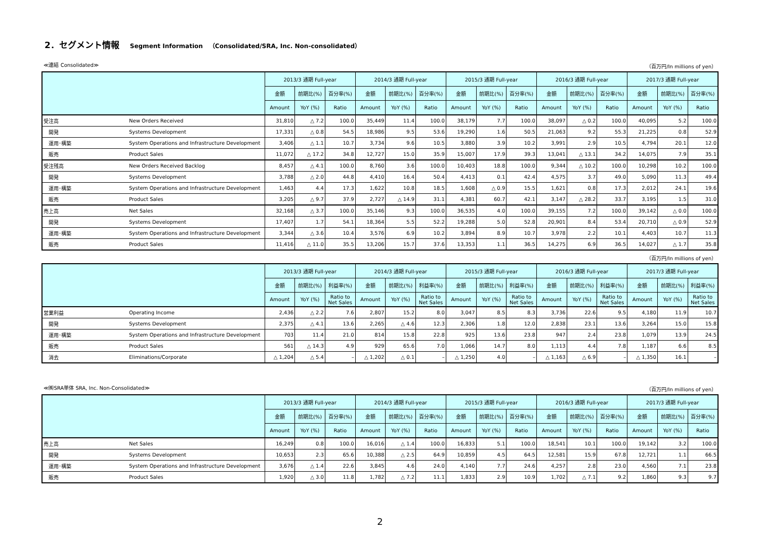2．セグメント情報 Segment Information　（Consolidated/SRA, Inc. Non-consolidated）
≪連結 Consolidated≫ （百万円/In millions of yen）
| | | 2013/3 通期 Full-year | | | 2014/3 通期 Full-year | | | 2015/3 通期 Full-year | | | 2016/3 通期 Full-year | | | 2017/3 通期 Full-year | | |
| --- | --- | --- | --- | --- | --- | --- | --- | --- | --- | --- | --- | --- | --- | --- | --- | --- |
| | | 金額 | 前期比(%) | 百分率(%) | 金額 | 前期比(%) | 百分率(%) | 金額 | 前期比(%) | 百分率(%) | 金額 | 前期比(%) | 百分率(%) | 金額 | 前期比(%) | 百分率(%) |
| | | Amount | YoY (%) | Ratio | Amount | YoY (%) | Ratio | Amount | YoY (%) | Ratio | Amount | YoY (%) | Ratio | Amount | YoY (%) | Ratio |
| 受注高 | New Orders Received | 31,810 | △ 7.2 | 100.0 | 35,449 | 11.4 | 100.0 | 38,179 | 7.7 | 100.0 | 38,097 | △ 0.2 | 100.0 | 40,095 | 5.2 | 100.0 |
| 開発 | Systems Development | 17,331 | △ 0.8 | 54.5 | 18,986 | 9.5 | 53.6 | 19,290 | 1.6 | 50.5 | 21,063 | 9.2 | 55.3 | 21,225 | 0.8 | 52.9 |
| 運用･構築 | System Operations and Infrastructure Development | 3,406 | △ 1.1 | 10.7 | 3,734 | 9.6 | 10.5 | 3,880 | 3.9 | 10.2 | 3,991 | 2.9 | 10.5 | 4,794 | 20.1 | 12.0 |
| 販売 | Product Sales | 11,072 | △ 17.2 | 34.8 | 12,727 | 15.0 | 35.9 | 15,007 | 17.9 | 39.3 | 13,041 | △ 13.1 | 34.2 | 14,075 | 7.9 | 35.1 |
| 受注残高 | New Orders Received Backlog | 8,457 | △ 4.1 | 100.0 | 8,760 | 3.6 | 100.0 | 10,403 | 18.8 | 100.0 | 9,344 | △ 10.2 | 100.0 | 10,298 | 10.2 | 100.0 |
| 開発 | Systems Development | 3,788 | △ 2.0 | 44.8 | 4,410 | 16.4 | 50.4 | 4,413 | 0.1 | 42.4 | 4,575 | 3.7 | 49.0 | 5,090 | 11.3 | 49.4 |
| 運用･構築 | System Operations and Infrastructure Development | 1,463 | 4.4 | 17.3 | 1,622 | 10.8 | 18.5 | 1,608 | △ 0.9 | 15.5 | 1,621 | 0.8 | 17.3 | 2,012 | 24.1 | 19.6 |
| 販売 | Product Sales | 3,205 | △ 9.7 | 37.9 | 2,727 | △ 14.9 | 31.1 | 4,381 | 60.7 | 42.1 | 3,147 | △ 28.2 | 33.7 | 3,195 | 1.5 | 31.0 |
| 売上高 | Net Sales | 32,168 | △ 3.7 | 100.0 | 35,146 | 9.3 | 100.0 | 36,535 | 4.0 | 100.0 | 39,155 | 7.2 | 100.0 | 39,142 | △ 0.0 | 100.0 |
| 開発 | Systems Development | 17,407 | 1.7 | 54.1 | 18,364 | 5.5 | 52.2 | 19,288 | 5.0 | 52.8 | 20,901 | 8.4 | 53.4 | 20,710 | △ 0.9 | 52.9 |
| 運用･構築 | System Operations and Infrastructure Development | 3,344 | △ 3.6 | 10.4 | 3,576 | 6.9 | 10.2 | 3,894 | 8.9 | 10.7 | 3,978 | 2.2 | 10.1 | 4,403 | 10.7 | 11.3 |
| 販売 | Product Sales | 11,416 | △ 11.0 | 35.5 | 13,206 | 15.7 | 37.6 | 13,353 | 1.1 | 36.5 | 14,275 | 6.9 | 36.5 | 14,027 | △ 1.7 | 35.8 |
（百万円/In millions of yen）
| | | 2013/3 通期 Full-year | | | 2014/3 通期 Full-year | | | 2015/3 通期 Full-year | | | 2016/3 通期 Full-year | | | 2017/3 通期 Full-year | | |
| --- | --- | --- | --- | --- | --- | --- | --- | --- | --- | --- | --- | --- | --- | --- | --- | --- |
| | | 金額 | 前期比(%) | 利益率(%) | 金額 | 前期比(%) | 利益率(%) | 金額 | 前期比(%) | 利益率(%) | 金額 | 前期比(%) | 利益率(%) | 金額 | 前期比(%) | 利益率(%) |
| | | Amount | YoY (%) | Ratio to Net Sales | Amount | YoY (%) | Ratio to Net Sales | Amount | YoY (%) | Ratio to Net Sales | Amount | YoY (%) | Ratio to Net Sales | Amount | YoY (%) | Ratio to Net Sales |
| 営業利益 | Operating Income | 2,436 | △ 2.2 | 7.6 | 2,807 | 15.2 | 8.0 | 3,047 | 8.5 | 8.3 | 3,736 | 22.6 | 9.5 | 4,180 | 11.9 | 10.7 |
| 開発 | Systems Development | 2,375 | △ 4.1 | 13.6 | 2,265 | △ 4.6 | 12.3 | 2,306 | 1.8 | 12.0 | 2,838 | 23.1 | 13.6 | 3,264 | 15.0 | 15.8 |
| 運用･構築 | System Operations and Infrastructure Development | 703 | 11.4 | 21.0 | 814 | 15.8 | 22.8 | 925 | 13.6 | 23.8 | 947 | 2.4 | 23.8 | 1,079 | 13.9 | 24.5 |
| 販売 | Product Sales | 561 | △ 14.3 | 4.9 | 929 | 65.6 | 7.0 | 1,066 | 14.7 | 8.0 | 1,113 | 4.4 | 7.8 | 1,187 | 6.6 | 8.5 |
| 消去 | Eliminations/Corporate | △ 1,204 | △ 5.4 | – | △ 1,202 | △ 0.1 | – | △ 1,250 | 4.0 | – | △ 1,163 | △ 6.9 | – | △ 1,350 | 16.1 | – |
≪㈱SRA単体 SRA, Inc. Non-Consolidated≫ （百万円/In millions of yen）
| | | 2013/3 通期 Full-year | | | 2014/3 通期 Full-year | | | 2015/3 通期 Full-year | | | 2016/3 通期 Full-year | | | 2017/3 通期 Full-year | | |
| --- | --- | --- | --- | --- | --- | --- | --- | --- | --- | --- | --- | --- | --- | --- | --- | --- |
| | | 金額 | 前期比(%) | 百分率(%) | 金額 | 前期比(%) | 百分率(%) | 金額 | 前期比(%) | 百分率(%) | 金額 | 前期比(%) | 百分率(%) | 金額 | 前期比(%) | 百分率(%) |
| | | Amount | YoY (%) | Ratio | Amount | YoY (%) | Ratio | Amount | YoY (%) | Ratio | Amount | YoY (%) | Ratio | Amount | YoY (%) | Ratio |
| 売上高 | Net Sales | 16,249 | 0.8 | 100.0 | 16,016 | △ 1.4 | 100.0 | 16,833 | 5.1 | 100.0 | 18,541 | 10.1 | 100.0 | 19,142 | 3.2 | 100.0 |
| 開発 | Systems Development | 10,653 | 2.3 | 65.6 | 10,388 | △ 2.5 | 64.9 | 10,859 | 4.5 | 64.5 | 12,581 | 15.9 | 67.8 | 12,721 | 1.1 | 66.5 |
| 運用･構築 | System Operations and Infrastructure Development | 3,676 | △ 1.4 | 22.6 | 3,845 | 4.6 | 24.0 | 4,140 | 7.7 | 24.6 | 4,257 | 2.8 | 23.0 | 4,560 | 7.1 | 23.8 |
| 販売 | Product Sales | 1,920 | △ 3.0 | 11.8 | 1,782 | △ 7.2 | 11.1 | 1,833 | 2.9 | 10.9 | 1,702 | △ 7.1 | 9.2 | 1,860 | 9.3 | 9.7 |
2